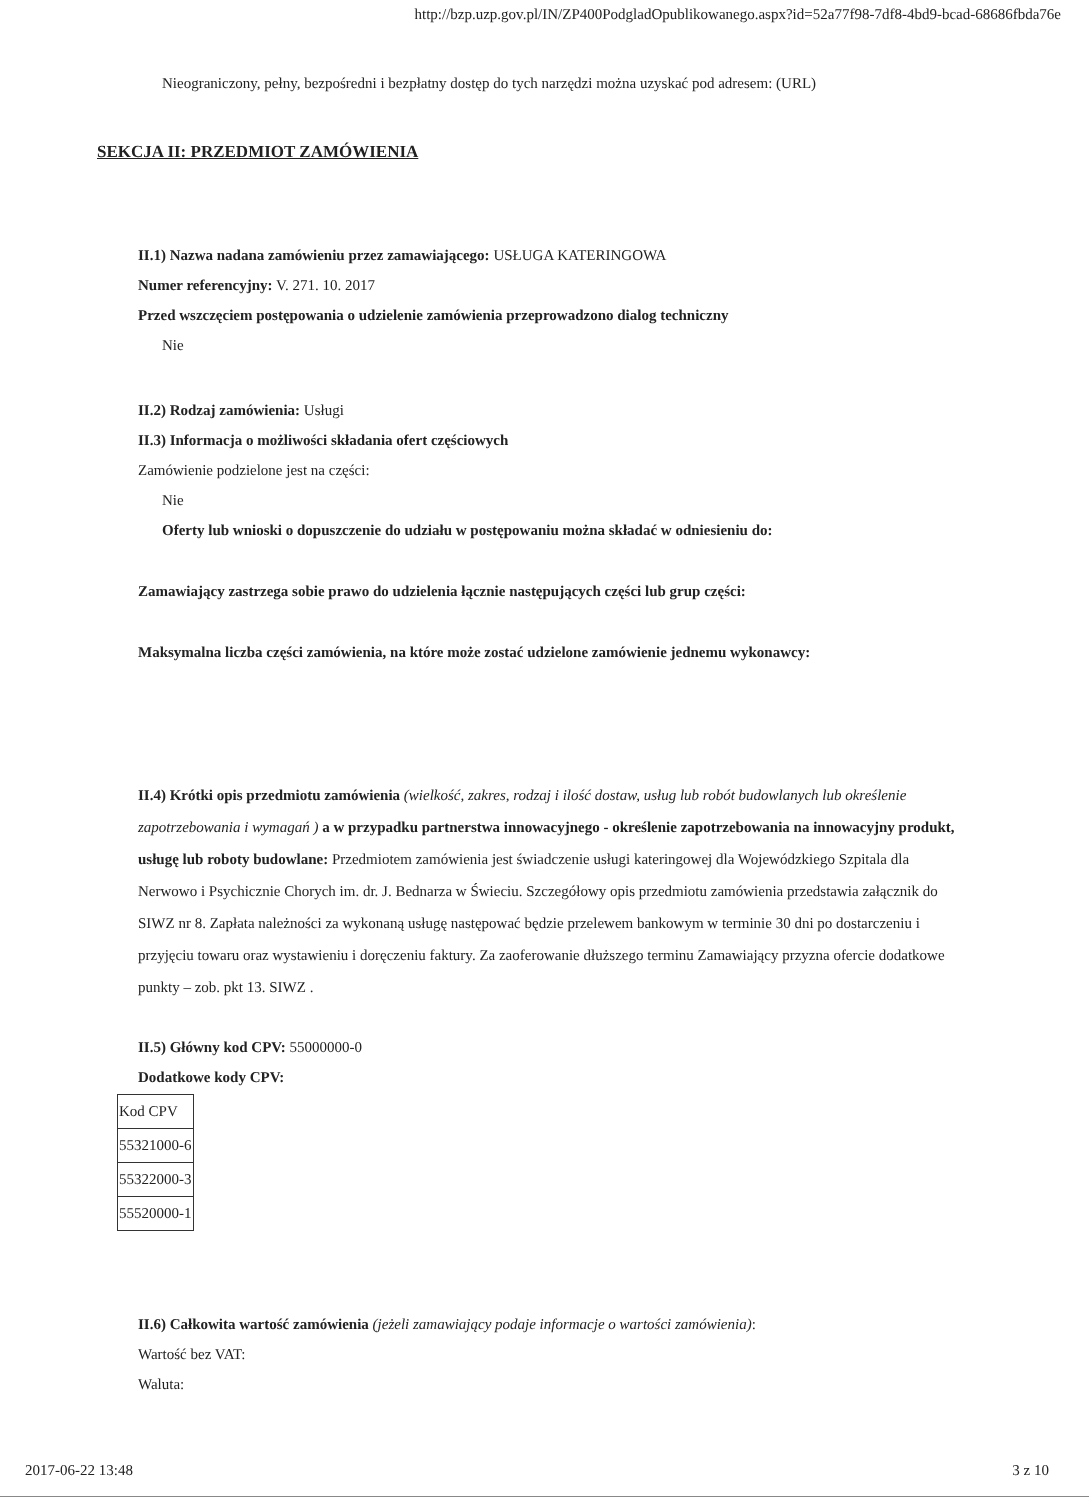http://bzp.uzp.gov.pl/IN/ZP400PodgladOpublikowanego.aspx?id=52a77f98-7df8-4bd9-bcad-68686fbda76e
Nieograniczony, pełny, bezpośredni i bezpłatny dostęp do tych narzędzi można uzyskać pod adresem: (URL)
SEKCJA II: PRZEDMIOT ZAMÓWIENIA
II.1) Nazwa nadana zamówieniu przez zamawiającego: USŁUGA KATERINGOWA
Numer referencyjny: V. 271. 10. 2017
Przed wszczęciem postępowania o udzielenie zamówienia przeprowadzono dialog techniczny
Nie
II.2) Rodzaj zamówienia: Usługi
II.3) Informacja o możliwości składania ofert częściowych
Zamówienie podzielone jest na części:
Nie
Oferty lub wnioski o dopuszczenie do udziału w postępowaniu można składać w odniesieniu do:
Zamawiający zastrzega sobie prawo do udzielenia łącznie następujących części lub grup części:
Maksymalna liczba części zamówienia, na które może zostać udzielone zamówienie jednemu wykonawcy:
II.4) Krótki opis przedmiotu zamówienia (wielkość, zakres, rodzaj i ilość dostaw, usług lub robót budowlanych lub określenie zapotrzebowania i wymagań ) a w przypadku partnerstwa innowacyjnego - określenie zapotrzebowania na innowacyjny produkt, usługę lub roboty budowlane: Przedmiotem zamówienia jest świadczenie usługi kateringowej dla Wojewódzkiego Szpitala dla Nerwowo i Psychicznie Chorych im. dr. J. Bednarza w Świeciu. Szczegółowy opis przedmiotu zamówienia przedstawia załącznik do SIWZ nr 8. Zapłata należności za wykonaną usługę następować będzie przelewem bankowym w terminie 30 dni po dostarczeniu i przyjęciu towaru oraz wystawieniu i doręczeniu faktury. Za zaoferowanie dłuższego terminu Zamawiający przyzna ofercie dodatkowe punkty – zob. pkt 13. SIWZ .
II.5) Główny kod CPV: 55000000-0
Dodatkowe kody CPV:
| Kod CPV |
| 55321000-6 |
| 55322000-3 |
| 55520000-1 |
II.6) Całkowita wartość zamówienia (jeżeli zamawiający podaje informacje o wartości zamówienia):
Wartość bez VAT:
Waluta:
2017-06-22 13:48 3 z 10